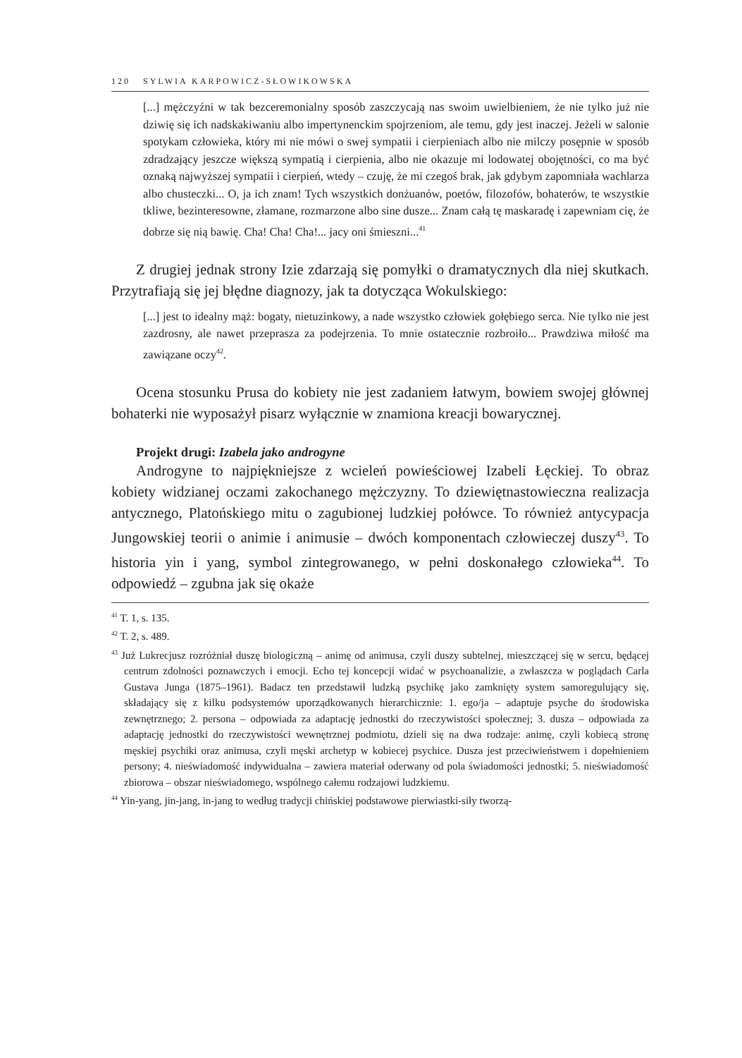120 SYLWIA KARPOWICZ-SŁOWIKOWSKA
[...] mężczyźni w tak bezceremonialny sposób zaszczycają nas swoim uwielbieniem, że nie tylko już nie dziwię się ich nadskakiwaniu albo impertynenckim spojrzeniom, ale temu, gdy jest inaczej. Jeżeli w salonie spotykam człowieka, który mi nie mówi o swej sympatii i cierpieniach albo nie milczy posępnie w sposób zdradzający jeszcze większą sympatią i cierpienia, albo nie okazuje mi lodowatej obojętności, co ma być oznaką najwyższej sympatii i cierpień, wtedy – czuję, że mi czegoś brak, jak gdybym zapomniała wachlarza albo chusteczki... O, ja ich znam! Tych wszystkich donżuanów, poetów, filozofów, bohaterów, te wszystkie tkliwe, bezinteresowne, złamane, rozmarzone albo sine dusze... Znam całą tę maskaradę i zapewniam cię, że dobrze się nią bawię. Cha! Cha! Cha!... jacy oni śmieszni...<sup>41</sup>
Z drugiej jednak strony Izie zdarzają się pomyłki o dramatycznych dla niej skutkach. Przytrafiają się jej błędne diagnozy, jak ta dotycząca Wokulskiego:
[...] jest to idealny mąż: bogaty, nietuzinkowy, a nade wszystko człowiek gołębiego serca. Nie tylko nie jest zazdrosny, ale nawet przeprasza za podejrzenia. To mnie ostatecznie rozbroiło... Prawdziwa miłość ma zawiązane oczy<sup>42</sup>.
Ocena stosunku Prusa do kobiety nie jest zadaniem łatwym, bowiem swojej głównej bohaterki nie wyposażył pisarz wyłącznie w znamiona kreacji bowarycznej.
Projekt drugi: Izabela jako androgyne
Androgyne to najpiękniejsze z wcieleń powieściowej Izabeli Łęckiej. To obraz kobiety widzianej oczami zakochanego mężczyzny. To dziewiętnastowieczna realizacja antycznego, Platońskiego mitu o zagubionej ludzkiej połówce. To również antycypacja Jungowskiej teorii o animie i animusie – dwóch komponentach człowieczej duszy<sup>43</sup>. To historia yin i yang, symbol zintegrowanego, w pełni doskonałego człowieka<sup>44</sup>. To odpowiedź – zgubna jak się okaże
<sup>41</sup> T. 1, s. 135.
<sup>42</sup> T. 2, s. 489.
<sup>43</sup> Już Lukrecjusz rozróżniał duszę biologiczną – animę od animusa, czyli duszy subtelnej, mieszczącej się w sercu, będącej centrum zdolności poznawczych i emocji. Echo tej koncepcji widać w psychoanalizie, a zwłaszcza w poglądach Carla Gustava Junga (1875–1961). Badacz ten przedstawił ludzką psychikę jako zamknięty system samoregulujący się, składający się z kilku podsystemów uporządkowanych hierarchicznie: 1. ego/ja – adaptuje psyche do środowiska zewnętrznego; 2. persona – odpowiada za adaptację jednostki do rzeczywistości społecznej; 3. dusza – odpowiada za adaptację jednostki do rzeczywistości wewnętrznej podmiotu, dzieli się na dwa rodzaje: animę, czyli kobiecą stronę męskiej psychiki oraz animusa, czyli męski archetyp w kobiecej psychice. Dusza jest przeciwieństwem i dopełnieniem persony; 4. nieświadomość indywidualna – zawiera materiał oderwany od pola świadomości jednostki; 5. nieświadomość zbiorowa – obszar nieświadomego, wspólnego całemu rodzajowi ludzkiemu.
<sup>44</sup> Yin-yang, jin-jang, in-jang to według tradycji chińskiej podstawowe pierwiastki-siły tworzą-